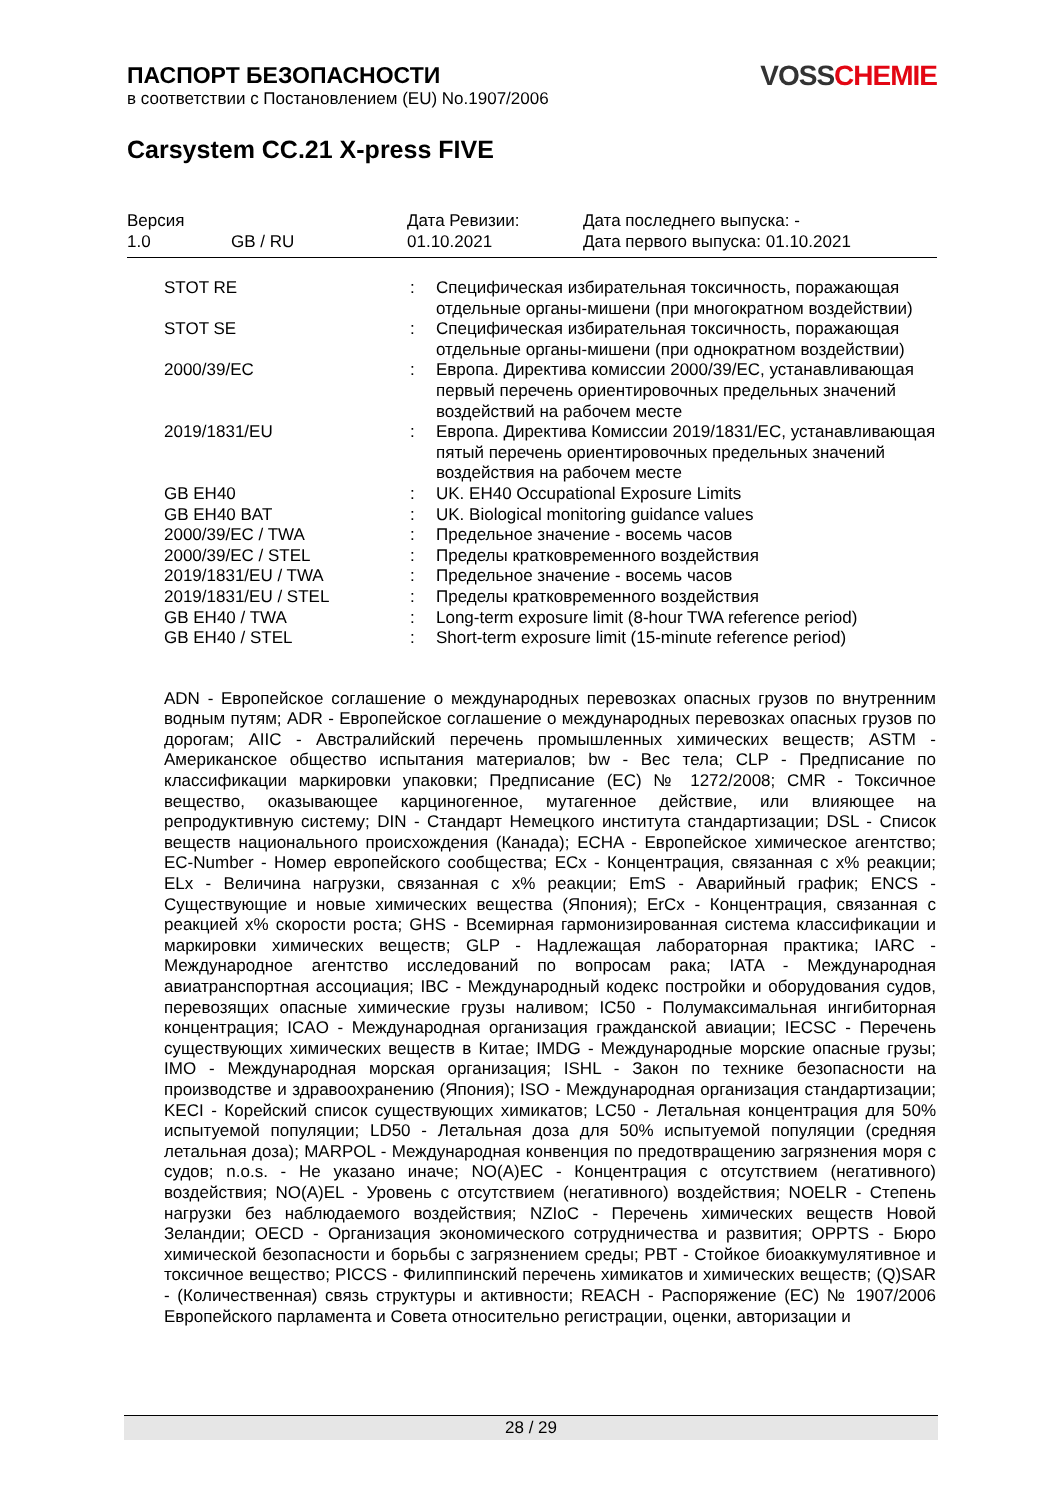ПАСПОРТ БЕЗОПАСНОСТИ
в соответствии с Постановлением (EU) No.1907/2006
VOSS CHEMIE
Carsystem CC.21 X-press FIVE
| Версия | | Дата Ревизии: | Дата последнего выпуска: - |
| 1.0 | GB / RU | 01.10.2021 | Дата первого выпуска: 01.10.2021 |
| STOT RE | : | Специфическая избирательная токсичность, поражающая отдельные органы-мишени (при многократном воздействии) |
| STOT SE | : | Специфическая избирательная токсичность, поражающая отдельные органы-мишени (при однократном воздействии) |
| 2000/39/EC | : | Европа. Директива комиссии 2000/39/EC, устанавливающая первый перечень ориентировочных предельных значений воздействий на рабочем месте |
| 2019/1831/EU | : | Европа. Директива Комиссии 2019/1831/EC, устанавливающая пятый перечень ориентировочных предельных значений воздействия на рабочем месте |
| GB EH40 | : | UK. EH40 Occupational Exposure Limits |
| GB EH40 BAT | : | UK. Biological monitoring guidance values |
| 2000/39/EC / TWA | : | Предельное значение - восемь часов |
| 2000/39/EC / STEL | : | Пределы кратковременного воздействия |
| 2019/1831/EU / TWA | : | Предельное значение - восемь часов |
| 2019/1831/EU / STEL | : | Пределы кратковременного воздействия |
| GB EH40 / TWA | : | Long-term exposure limit (8-hour TWA reference period) |
| GB EH40 / STEL | : | Short-term exposure limit (15-minute reference period) |
ADN - Европейское соглашение о международных перевозках опасных грузов по внутренним водным путям; ADR - Европейское соглашение о международных перевозках опасных грузов по дорогам; AIIC - Австралийский перечень промышленных химических веществ; ASTM - Американское общество испытания материалов; bw - Вес тела; CLP - Предписание по классификации маркировки упаковки; Предписание (EC) № 1272/2008; CMR - Токсичное вещество, оказывающее карциногенное, мутагенное действие, или влияющее на репродуктивную систему; DIN - Стандарт Немецкого института стандартизации; DSL - Список веществ национального происхождения (Канада); ECHA - Европейское химическое агентство; EC-Number - Номер европейского сообщества; ECx - Концентрация, связанная с x% реакции; ELx - Величина нагрузки, связанная с x% реакции; EmS - Аварийный график; ENCS - Существующие и новые химических вещества (Япония); ErCx - Концентрация, связанная с реакцией x% скорости роста; GHS - Всемирная гармонизированная система классификации и маркировки химических веществ; GLP - Надлежащая лабораторная практика; IARC - Международное агентство исследований по вопросам рака; IATA - Международная авиатранспортная ассоциация; IBC - Международный кодекс постройки и оборудования судов, перевозящих опасные химические грузы наливом; IC50 - Полумаксимальная ингибиторная концентрация; ICAO - Международная организация гражданской авиации; IECSC - Перечень существующих химических веществ в Китае; IMDG - Международные морские опасные грузы; IMO - Международная морская организация; ISHL - Закон по технике безопасности на производстве и здравоохранению (Япония); ISO - Международная организация стандартизации; KECI - Корейский список существующих химикатов; LC50 - Летальная концентрация для 50% испытуемой популяции; LD50 - Летальная доза для 50% испытуемой популяции (средняя летальная доза); MARPOL - Международная конвенция по предотвращению загрязнения моря с судов; n.o.s. - Не указано иначе; NO(A)EC - Концентрация с отсутствием (негативного) воздействия; NO(A)EL - Уровень с отсутствием (негативного) воздействия; NOELR - Степень нагрузки без наблюдаемого воздействия; NZIoC - Перечень химических веществ Новой Зеландии; OECD - Организация экономического сотрудничества и развития; OPPTS - Бюро химической безопасности и борьбы с загрязнением среды; PBT - Стойкое биоаккумулятивное и токсичное вещество; PICCS - Филиппинский перечень химикатов и химических веществ; (Q)SAR - (Количественная) связь структуры и активности; REACH - Распоряжение (EC) № 1907/2006 Европейского парламента и Совета относительно регистрации, оценки, авторизации и
28 / 29